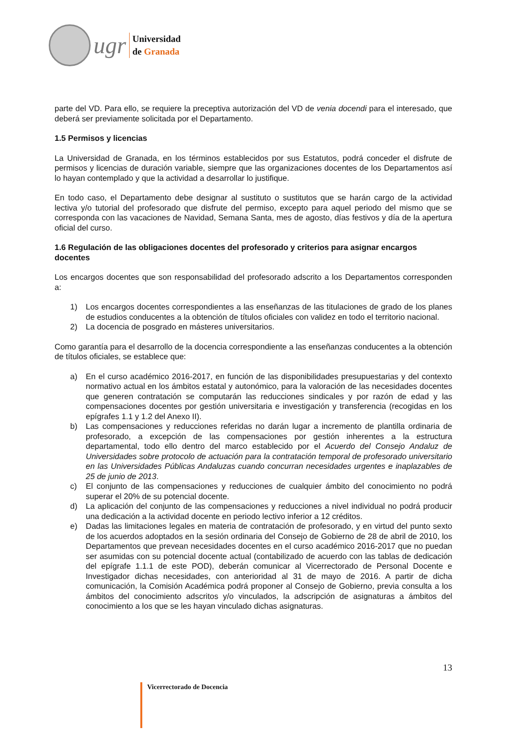ugr
Universidad
de Granada
parte del VD. Para ello, se requiere la preceptiva autorización del VD de venia docendi para el interesado, que deberá ser previamente solicitada por el Departamento.
1.5 Permisos y licencias
La Universidad de Granada, en los términos establecidos por sus Estatutos, podrá conceder el disfrute de permisos y licencias de duración variable, siempre que las organizaciones docentes de los Departamentos así lo hayan contemplado y que la actividad a desarrollar lo justifique.
En todo caso, el Departamento debe designar al sustituto o sustitutos que se harán cargo de la actividad lectiva y/o tutorial del profesorado que disfrute del permiso, excepto para aquel periodo del mismo que se corresponda con las vacaciones de Navidad, Semana Santa, mes de agosto, días festivos y día de la apertura oficial del curso.
1.6 Regulación de las obligaciones docentes del profesorado y criterios para asignar encargos docentes
Los encargos docentes que son responsabilidad del profesorado adscrito a los Departamentos corresponden a:
1) Los encargos docentes correspondientes a las enseñanzas de las titulaciones de grado de los planes de estudios conducentes a la obtención de títulos oficiales con validez en todo el territorio nacional.
2) La docencia de posgrado en másteres universitarios.
Como garantía para el desarrollo de la docencia correspondiente a las enseñanzas conducentes a la obtención de títulos oficiales, se establece que:
a) En el curso académico 2016-2017, en función de las disponibilidades presupuestarias y del contexto normativo actual en los ámbitos estatal y autonómico, para la valoración de las necesidades docentes que generen contratación se computarán las reducciones sindicales y por razón de edad y las compensaciones docentes por gestión universitaria e investigación y transferencia (recogidas en los epígrafes 1.1 y 1.2 del Anexo II).
b) Las compensaciones y reducciones referidas no darán lugar a incremento de plantilla ordinaria de profesorado, a excepción de las compensaciones por gestión inherentes a la estructura departamental, todo ello dentro del marco establecido por el Acuerdo del Consejo Andaluz de Universidades sobre protocolo de actuación para la contratación temporal de profesorado universitario en las Universidades Públicas Andaluzas cuando concurran necesidades urgentes e inaplazables de 25 de junio de 2013.
c) El conjunto de las compensaciones y reducciones de cualquier ámbito del conocimiento no podrá superar el 20% de su potencial docente.
d) La aplicación del conjunto de las compensaciones y reducciones a nivel individual no podrá producir una dedicación a la actividad docente en periodo lectivo inferior a 12 créditos.
e) Dadas las limitaciones legales en materia de contratación de profesorado, y en virtud del punto sexto de los acuerdos adoptados en la sesión ordinaria del Consejo de Gobierno de 28 de abril de 2010, los Departamentos que prevean necesidades docentes en el curso académico 2016-2017 que no puedan ser asumidas con su potencial docente actual (contabilizado de acuerdo con las tablas de dedicación del epígrafe 1.1.1 de este POD), deberán comunicar al Vicerrectorado de Personal Docente e Investigador dichas necesidades, con anterioridad al 31 de mayo de 2016. A partir de dicha comunicación, la Comisión Académica podrá proponer al Consejo de Gobierno, previa consulta a los ámbitos del conocimiento adscritos y/o vinculados, la adscripción de asignaturas a ámbitos del conocimiento a los que se les hayan vinculado dichas asignaturas.
13
Vicerrectorado de Docencia